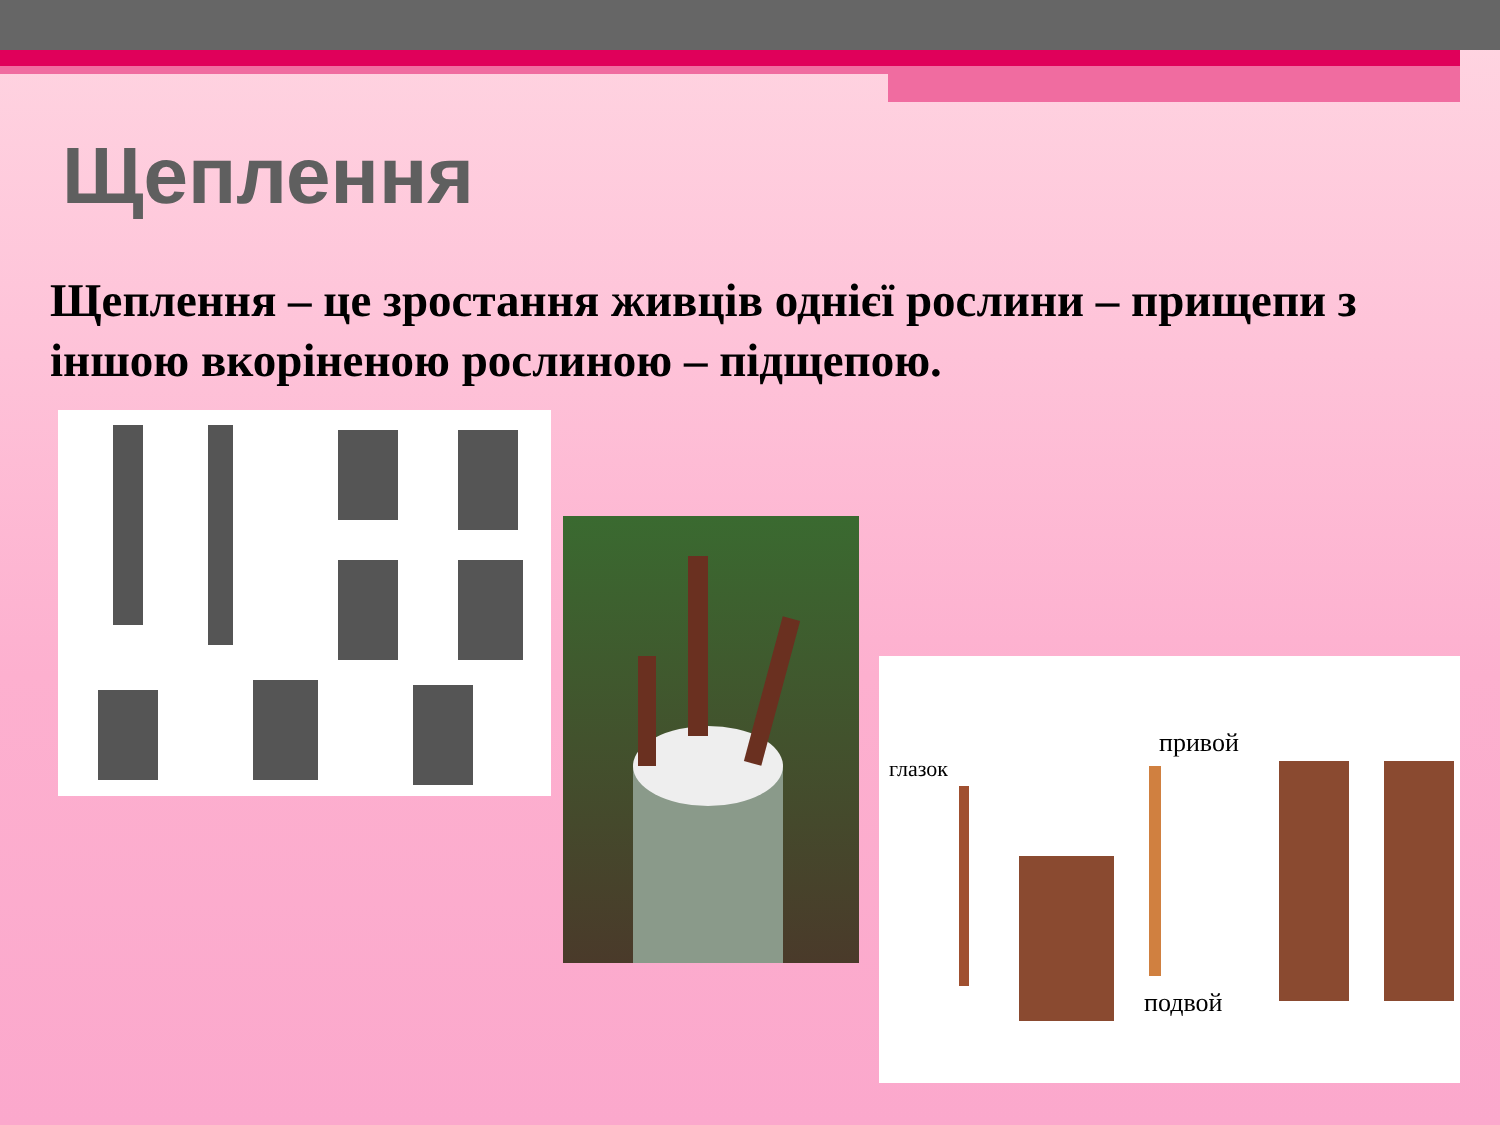Щеплення
Щеплення – це зростання живців однієї рослини – прищепи з іншою вкоріненою рослиною – підщепою.
глазок
привой
подвой